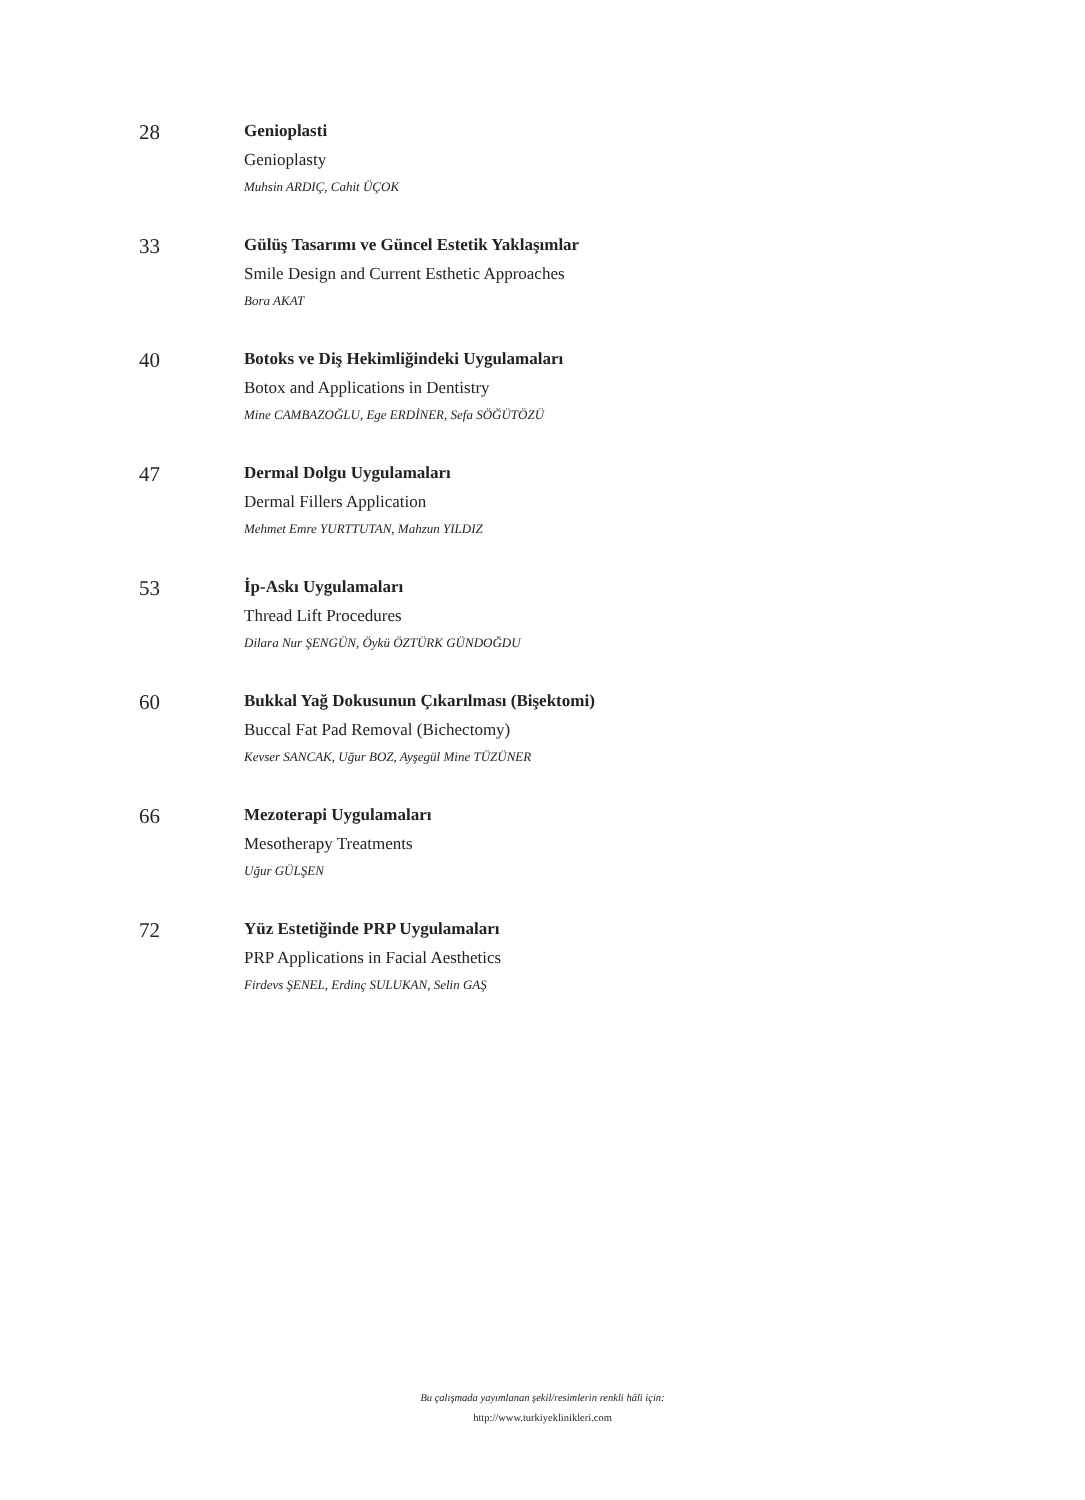28
Genioplasti
Genioplasty
Muhsin ARDIÇ, Cahit ÜÇOK
33
Gülüş Tasarımı ve Güncel Estetik Yaklaşımlar
Smile Design and Current Esthetic Approaches
Bora AKAT
40
Botoks ve Diş Hekimliğindeki Uygulamaları
Botox and Applications in Dentistry
Mine CAMBAZOĞLU, Ege ERDİNER, Sefa SÖĞÜTÖZÜ
47
Dermal Dolgu Uygulamaları
Dermal Fillers Application
Mehmet Emre YURTTUTAN, Mahzun YILDIZ
53
İp-Askı Uygulamaları
Thread Lift Procedures
Dilara Nur ŞENGÜN, Öykü ÖZTÜRK GÜNDOĞDU
60
Bukkal Yağ Dokusunun Çıkarılması (Bişektomi)
Buccal Fat Pad Removal (Bichectomy)
Kevser SANCAK, Uğur BOZ, Ayşegül Mine TÜZÜNER
66
Mezoterapi Uygulamaları
Mesotherapy Treatments
Uğur GÜLŞEN
72
Yüz Estetiğinde PRP Uygulamaları
PRP Applications in Facial Aesthetics
Firdevs ŞENEL, Erdinç SULUKAN, Selin GAŞ
Bu çalışmada yayımlanan şekil/resimlerin renkli hâli için:
http://www.turkiyeklinikleri.com